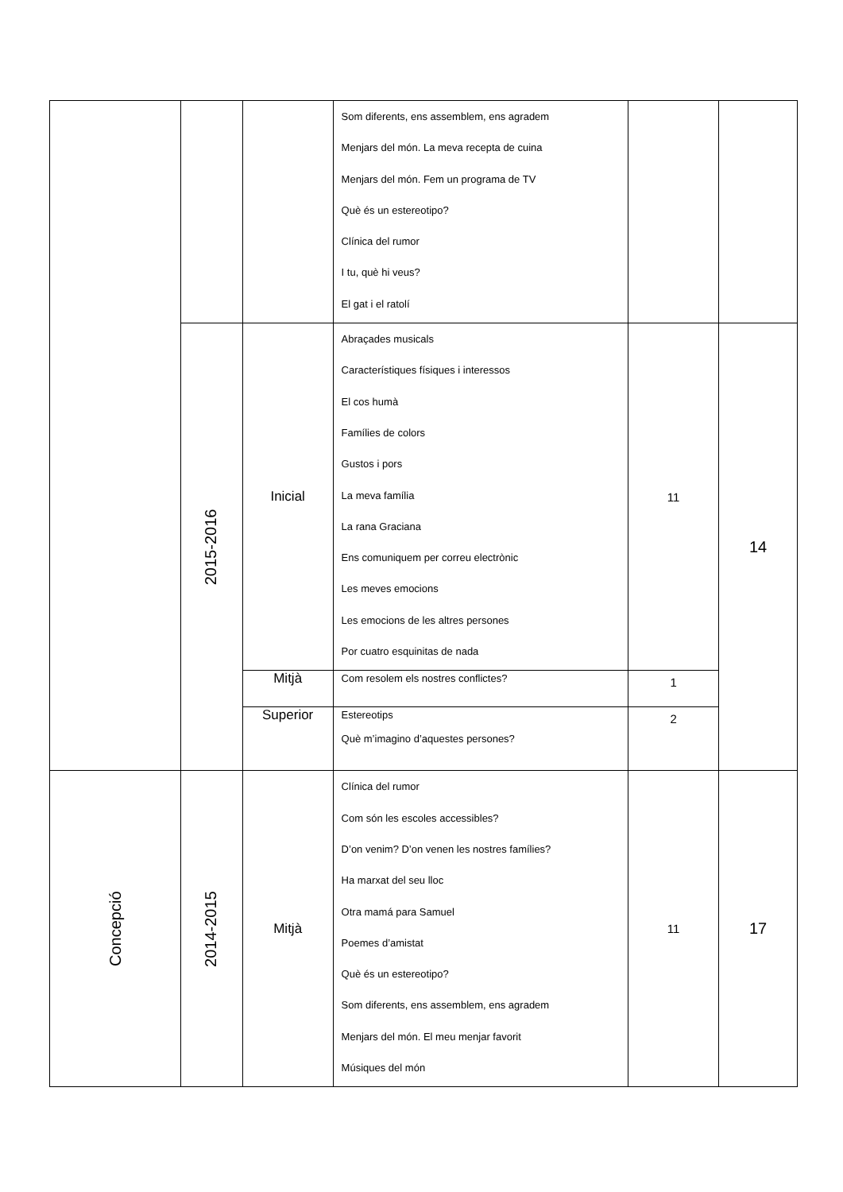| | | | Som diferents, ens assemblem, ens agradem Menjars del món. La meva recepta de cuina Menjars del món. Fem un programa de TV Què és un estereotipo? Clínica del rumor I tu, què hi veus? El gat i el ratolí | | |
| | 2015-2016 | Inicial | Abraçades musicals Característiques físiques i interessos El cos humà Famílies de colors Gustos i pors La meva família La rana Graciana Ens comuniquem per correu electrònic Les meves emocions Les emocions de les altres persones Por cuatro esquinitas de nada | 11 | 14 |
| | | Mitjà | Com resolem els nostres conflictes? | 1 | |
| | | Superior | Estereotips Què m’imagino d’aquestes persones? | 2 | |
| Concepció | 2014-2015 | Mitjà | Clínica del rumor Com són les escoles accessibles? D’on venim? D’on venen les nostres famílies? Ha marxat del seu lloc Otra mamá para Samuel Poemes d’amistat Què és un estereotipo? Som diferents, ens assemblem, ens agradem Menjars del món. El meu menjar favorit Músiques del món | 11 | 17 |